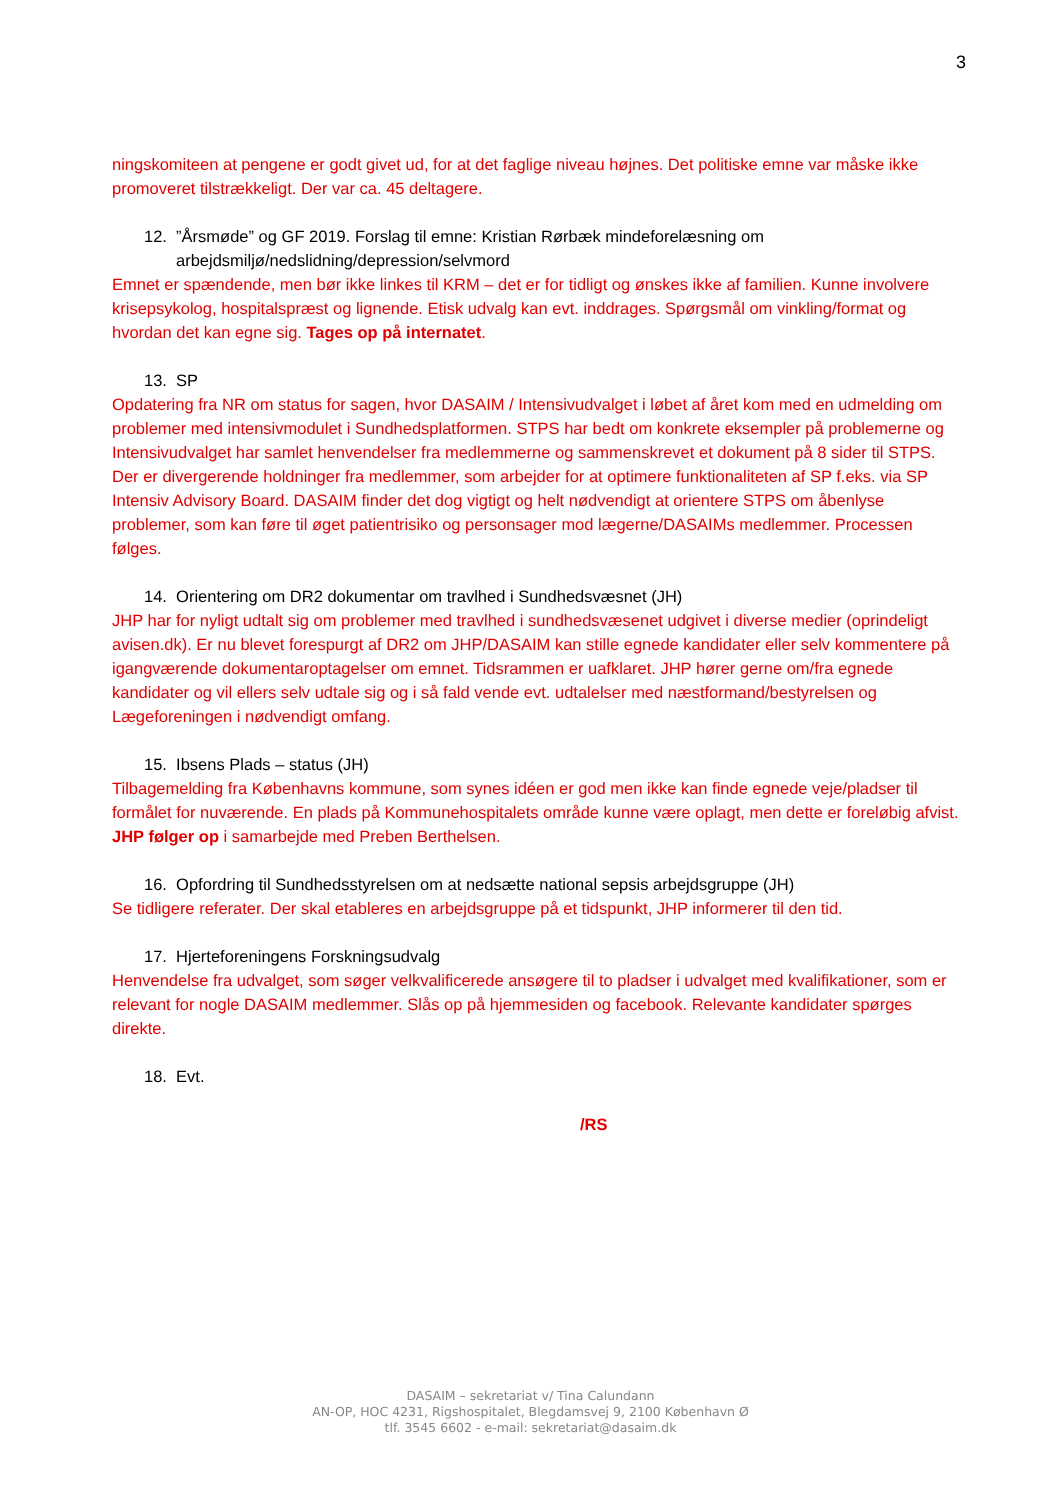3
ningskomiteen at pengene er godt givet ud, for at det faglige niveau højnes. Det politiske emne var måske ikke promoveret tilstrækkeligt. Der var ca. 45 deltagere.
12. ”Årsmøde” og GF 2019. Forslag til emne: Kristian Rørbæk mindeforelæsning om arbejdsmiljø/nedslidning/depression/selvmord
Emnet er spændende, men bør ikke linkes til KRM – det er for tidligt og ønskes ikke af familien. Kunne involvere krisepsykolog, hospitalspræst og lignende. Etisk udvalg kan evt. inddrages. Spørgsmål om vinkling/format og hvordan det kan egne sig. Tages op på internatet.
13. SP
Opdatering fra NR om status for sagen, hvor DASAIM / Intensivudvalget i løbet af året kom med en udmelding om problemer med intensivmodulet i Sundhedsplatformen. STPS har bedt om konkrete eksempler på problemerne og Intensivudvalget har samlet henvendelser fra medlemmerne og sammenskrevet et dokument på 8 sider til STPS. Der er divergerende holdninger fra medlemmer, som arbejder for at optimere funktionaliteten af SP f.eks. via SP Intensiv Advisory Board. DASAIM finder det dog vigtigt og helt nødvendigt at orientere STPS om åbenlyse problemer, som kan føre til øget patientrisiko og personsager mod lægerne/DASAIMs medlemmer. Processen følges.
14. Orientering om DR2 dokumentar om travlhed i Sundhedsvæsnet (JH)
JHP har for nyligt udtalt sig om problemer med travlhed i sundhedsvæsenet udgivet i diverse medier (oprindeligt avisen.dk). Er nu blevet forespurgt af DR2 om JHP/DASAIM kan stille egnede kandidater eller selv kommentere på igangværende dokumentaroptagelser om emnet. Tidsrammen er uafklaret. JHP hører gerne om/fra egnede kandidater og vil ellers selv udtale sig og i så fald vende evt. udtalelser med næstformand/bestyrelsen og Lægeforeningen i nødvendigt omfang.
15. Ibsens Plads – status (JH)
Tilbagemelding fra Københavns kommune, som synes idéen er god men ikke kan finde egnede veje/pladser til formålet for nuværende. En plads på Kommunehospitalets område kunne være oplagt, men dette er foreløbig afvist. JHP følger op i samarbejde med Preben Berthelsen.
16. Opfordring til Sundhedsstyrelsen om at nedsætte national sepsis arbejdsgruppe (JH)
Se tidligere referater. Der skal etableres en arbejdsgruppe på et tidspunkt, JHP informerer til den tid.
17. Hjerteforeningens Forskningsudvalg
Henvendelse fra udvalget, som søger velkvalificerede ansøgere til to pladser i udvalget med kvalifikationer, som er relevant for nogle DASAIM medlemmer. Slås op på hjemmesiden og facebook. Relevante kandidater spørges direkte.
18. Evt.
/RS
DASAIM – sekretariat v/ Tina Calundann
AN-OP, HOC 4231, Rigshospitalet, Blegdamsvej 9, 2100 København Ø
tlf. 3545 6602 - e-mail: sekretariat@dasaim.dk